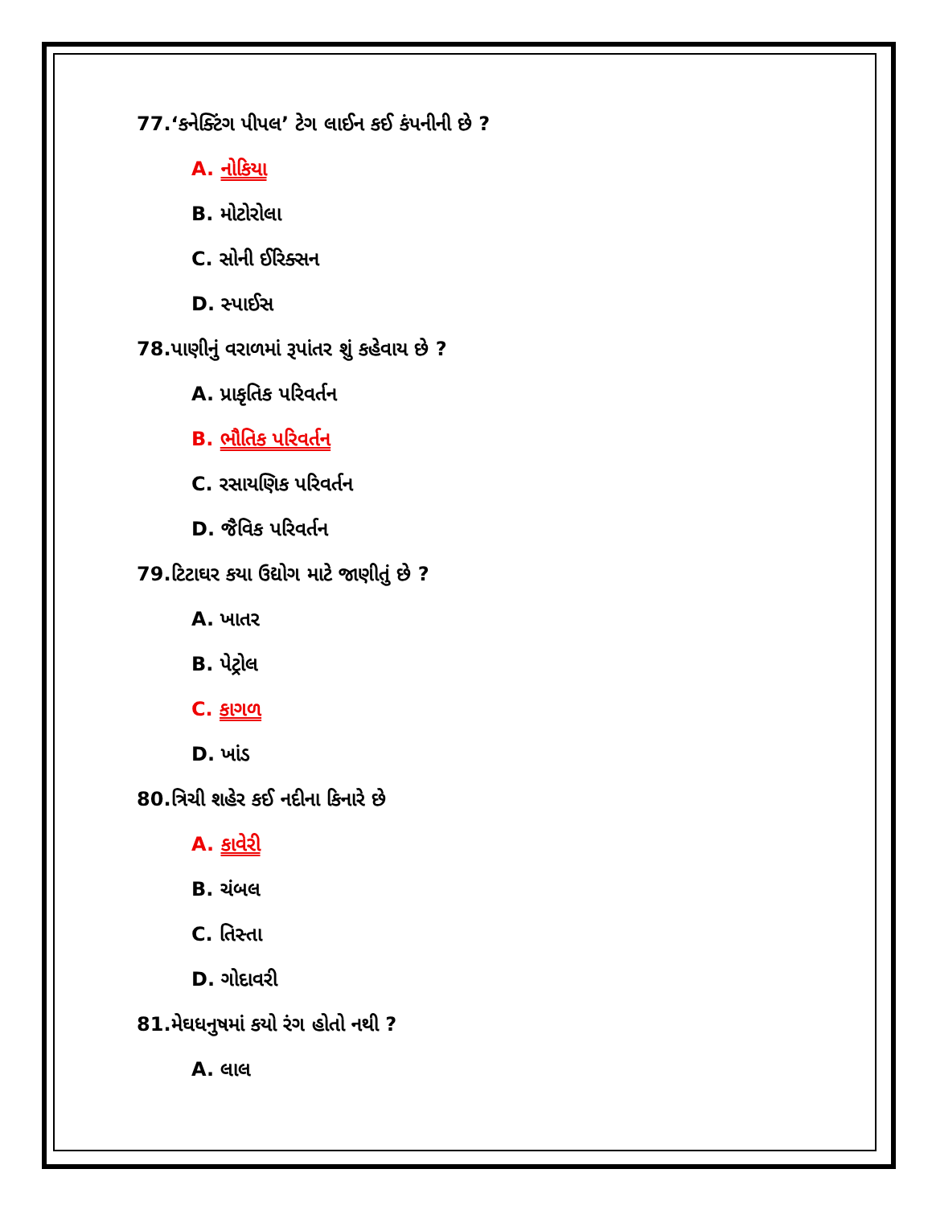77.‘કનેક્ટિંગ પીપલ’ ટેગ લાઈન કઈ કંપનીની છે ?
A. નોકિયા
B. મોટોરોલા
C. સોની ઈરિક્સન
D. સ્પાઈસ
78.પાણીનું વરાળમાં રૂપાંતર શું કહેવાય છે ?
A. પ્રાકૃતિક પરિવર્તન
B. ભૌતિક પરિવર્તન
C. રસાયણિક પરિવર્તન
D. જૈવિક પરિવર્તન
79.ટિટાઘર કયા ઉદ્યોગ માટે જાણીતું છે ?
A. ખાતર
B. પેટ્રોલ
C. કાગળ
D. ખાંડ
80.ત્રિચી શહેર કઈ નદીના કિનારે છે
A. કાવેરી
B. ચંબલ
C. તિસ્તા
D. ગોદાવરી
81.મેઘધનુષમાં કયો રંગ હોતો નથી ?
A. લાલ